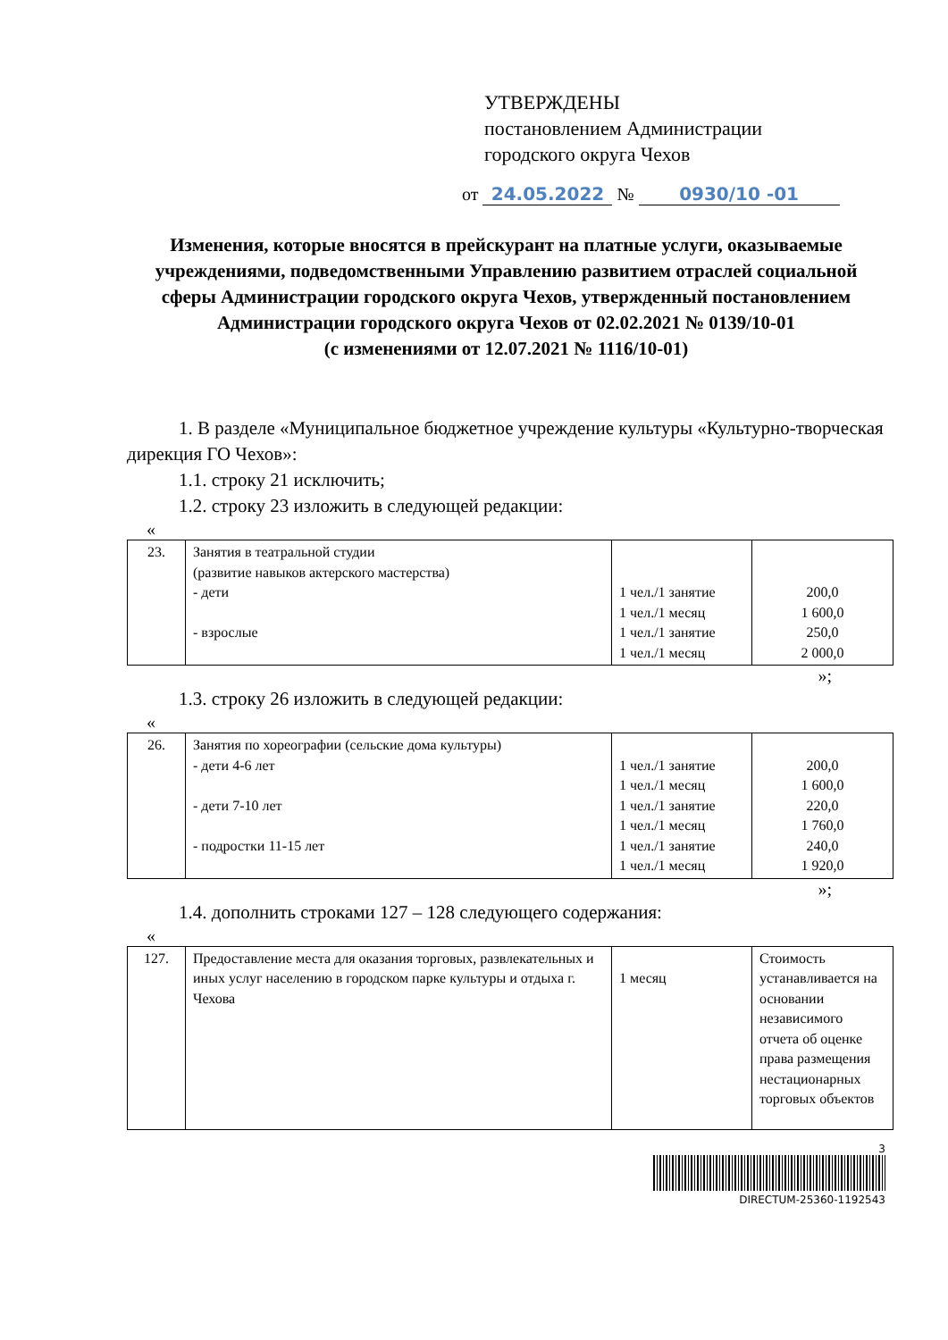УТВЕРЖДЕНЫ
постановлением Администрации
городского округа Чехов
от 24.05.2022 № 0930/10 -01
Изменения, которые вносятся в прейскурант на платные услуги, оказываемые учреждениями, подведомственными Управлению развитием отраслей социальной сферы Администрации городского округа Чехов, утвержденный постановлением Администрации городского округа Чехов от 02.02.2021 № 0139/10-01
(с изменениями от 12.07.2021 № 1116/10-01)
1. В разделе «Муниципальное бюджетное учреждение культуры «Культурно-творческая дирекция ГО Чехов»:
1.1. строку 21 исключить;
1.2. строку 23 изложить в следующей редакции:
«
| 23. | Занятия в театральной студии (развитие навыков актерского мастерства) - дети - взрослые | 1 чел./1 занятие 1 чел./1 месяц 1 чел./1 занятие 1 чел./1 месяц | 200,0 1 600,0 250,0 2 000,0 |
»;
1.3. строку 26 изложить в следующей редакции:
«
| 26. | Занятия по хореографии (сельские дома культуры) - дети 4-6 лет - дети 7-10 лет - подростки 11-15 лет | 1 чел./1 занятие 1 чел./1 месяц 1 чел./1 занятие 1 чел./1 месяц 1 чел./1 занятие 1 чел./1 месяц | 200,0 1 600,0 220,0 1 760,0 240,0 1 920,0 |
»;
1.4. дополнить строками 127 – 128 следующего содержания:
«
| 127. | Предоставление места для оказания торговых, развлекательных и иных услуг населению в городском парке культуры и отдыха г. Чехова | 1 месяц | Стоимость устанавливается на основании независимого отчета об оценке права размещения нестационарных торговых объектов |
3
DIRECTUM-25360-1192543